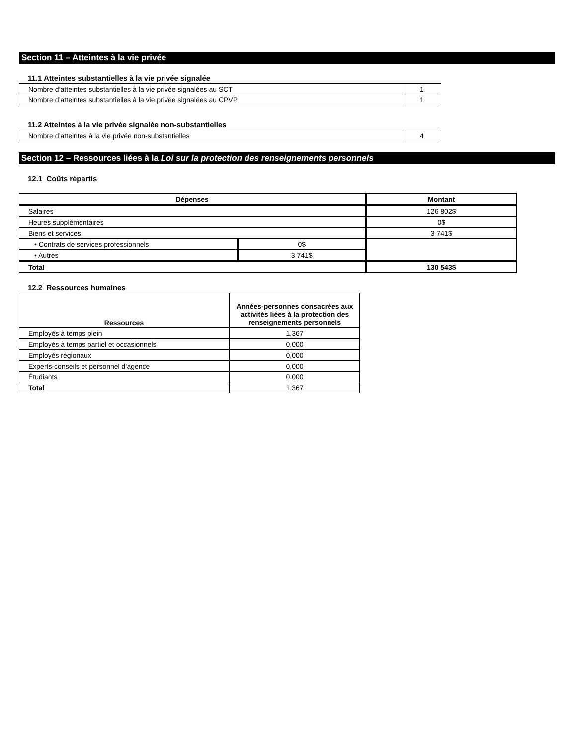Section 11 – Atteintes à la vie privée
11.1 Atteintes substantielles à la vie privée signalée
| Nombre d’atteintes substantielles à la vie privée signalées au SCT | 1 |
| Nombre d’atteintes substantielles à la vie privée signalées au CPVP | 1 |
11.2 Atteintes à la vie privée signalée non-substantielles
| Nombre d’atteintes à la vie privée non-substantielles | 4 |
Section 12 – Ressources liées à la Loi sur la protection des renseignements personnels
12.1 Coûts répartis
| Dépenses | | Montant |
| --- | --- | --- |
| Salaires | | 126 802$ |
| Heures supplémentaires | | 0$ |
| Biens et services | | 3 741$ |
| • Contrats de services professionnels | 0$ | |
| • Autres | 3 741$ | |
| Total | | 130 543$ |
12.2 Ressources humaines
| Ressources | Années-personnes consacrées aux activités liées à la protection des renseignements personnels |
| --- | --- |
| Employés à temps plein | 1,367 |
| Employés à temps partiel et occasionnels | 0,000 |
| Employés régionaux | 0,000 |
| Experts-conseils et personnel d’agence | 0,000 |
| Étudiants | 0,000 |
| Total | 1,367 |